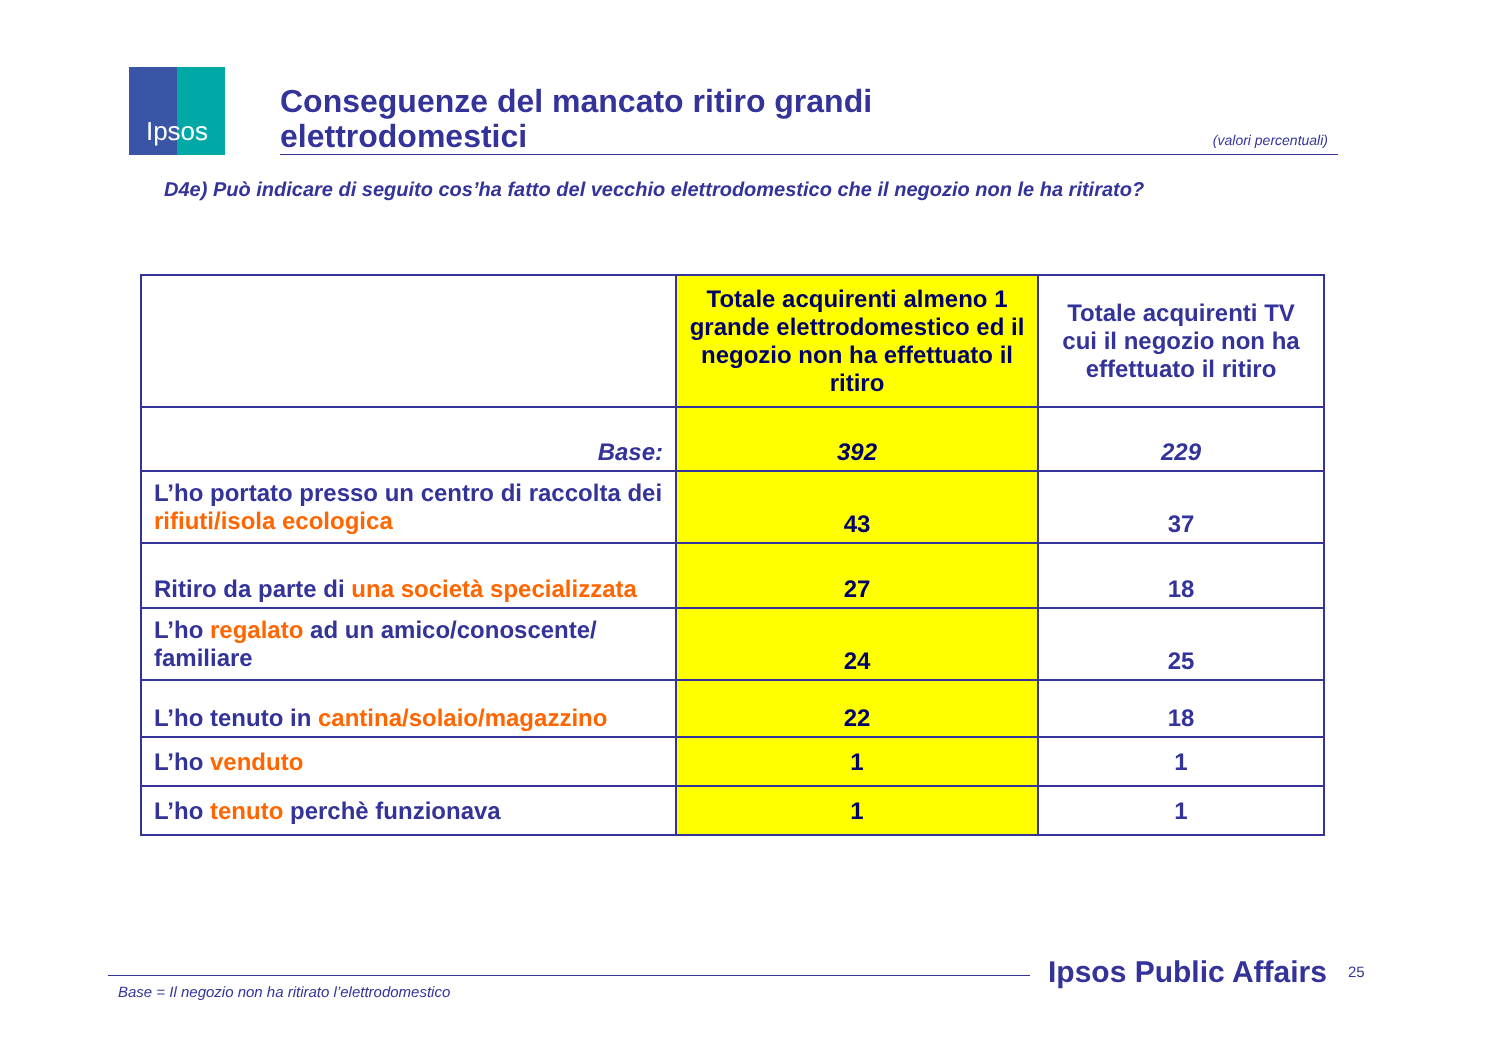Ipsos
Conseguenze del mancato ritiro grandi
elettrodomestici
(valori percentuali)
D4e) Può indicare di seguito cos’ha fatto del vecchio elettrodomestico che il negozio non le ha ritirato?
| | Totale acquirenti almeno 1 grande elettrodomestico ed il negozio non ha effettuato il ritiro | Totale acquirenti TV cui il negozio non ha effettuato il ritiro |
| --- | --- | --- |
| Base: | 392 | 229 |
| L’ho portato presso un centro di raccolta dei rifiuti/isola ecologica | 43 | 37 |
| Ritiro da parte di una società specializzata | 27 | 18 |
| L’ho regalato ad un amico/conoscente/ familiare | 24 | 25 |
| L’ho tenuto in cantina/solaio/magazzino | 22 | 18 |
| L’ho venduto | 1 | 1 |
| L’ho tenuto perchè funzionava | 1 | 1 |
Base = Il negozio non ha ritirato l’elettrodomestico
Ipsos Public Affairs 25